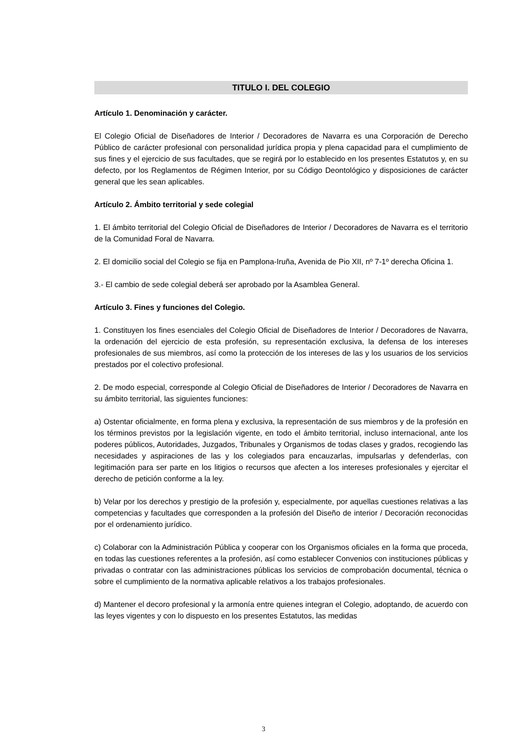TITULO I. DEL COLEGIO
Artículo 1. Denominación y carácter.
El Colegio Oficial de Diseñadores de Interior / Decoradores de Navarra es una Corporación de Derecho Público de carácter profesional con personalidad jurídica propia y plena capacidad para el cumplimiento de sus fines y el ejercicio de sus facultades, que se regirá por lo establecido en los presentes Estatutos y, en su defecto, por los Reglamentos de Régimen Interior, por su Código Deontológico y disposiciones de carácter general que les sean aplicables.
Artículo 2. Ámbito territorial y sede colegial
1. El ámbito territorial del Colegio Oficial de Diseñadores de Interior / Decoradores de Navarra es el territorio de la Comunidad Foral de Navarra.
2. El domicilio social del Colegio se fija en Pamplona-Iruña, Avenida de Pio XII, nº 7-1º derecha Oficina 1.
3.- El cambio de sede colegial deberá ser aprobado por la Asamblea General.
Artículo 3. Fines y funciones del Colegio.
1. Constituyen los fines esenciales del Colegio Oficial de Diseñadores de Interior / Decoradores de Navarra, la ordenación del ejercicio de esta profesión, su representación exclusiva, la defensa de los intereses profesionales de sus miembros, así como la protección de los intereses de las y los usuarios de los servicios prestados por el colectivo profesional.
2. De modo especial, corresponde al Colegio Oficial de Diseñadores de Interior / Decoradores de Navarra en su ámbito territorial, las siguientes funciones:
a) Ostentar oficialmente, en forma plena y exclusiva, la representación de sus miembros y de la profesión en los términos previstos por la legislación vigente, en todo el ámbito territorial, incluso internacional, ante los poderes públicos, Autoridades, Juzgados, Tribunales y Organismos de todas clases y grados, recogiendo las necesidades y aspiraciones de las y los colegiados para encauzarlas, impulsarlas y defenderlas, con legitimación para ser parte en los litigios o recursos que afecten a los intereses profesionales y ejercitar el derecho de petición conforme a la ley.
b) Velar por los derechos y prestigio de la profesión y, especialmente, por aquellas cuestiones relativas a las competencias y facultades que corresponden a la profesión del Diseño de interior / Decoración reconocidas por el ordenamiento jurídico.
c) Colaborar con la Administración Pública y cooperar con los Organismos oficiales en la forma que proceda, en todas las cuestiones referentes a la profesión, así como establecer Convenios con instituciones públicas y privadas o contratar con las administraciones públicas los servicios de comprobación documental, técnica o sobre el cumplimiento de la normativa aplicable relativos a los trabajos profesionales.
d) Mantener el decoro profesional y la armonía entre quienes integran el Colegio, adoptando, de acuerdo con las leyes vigentes y con lo dispuesto en los presentes Estatutos, las medidas
3